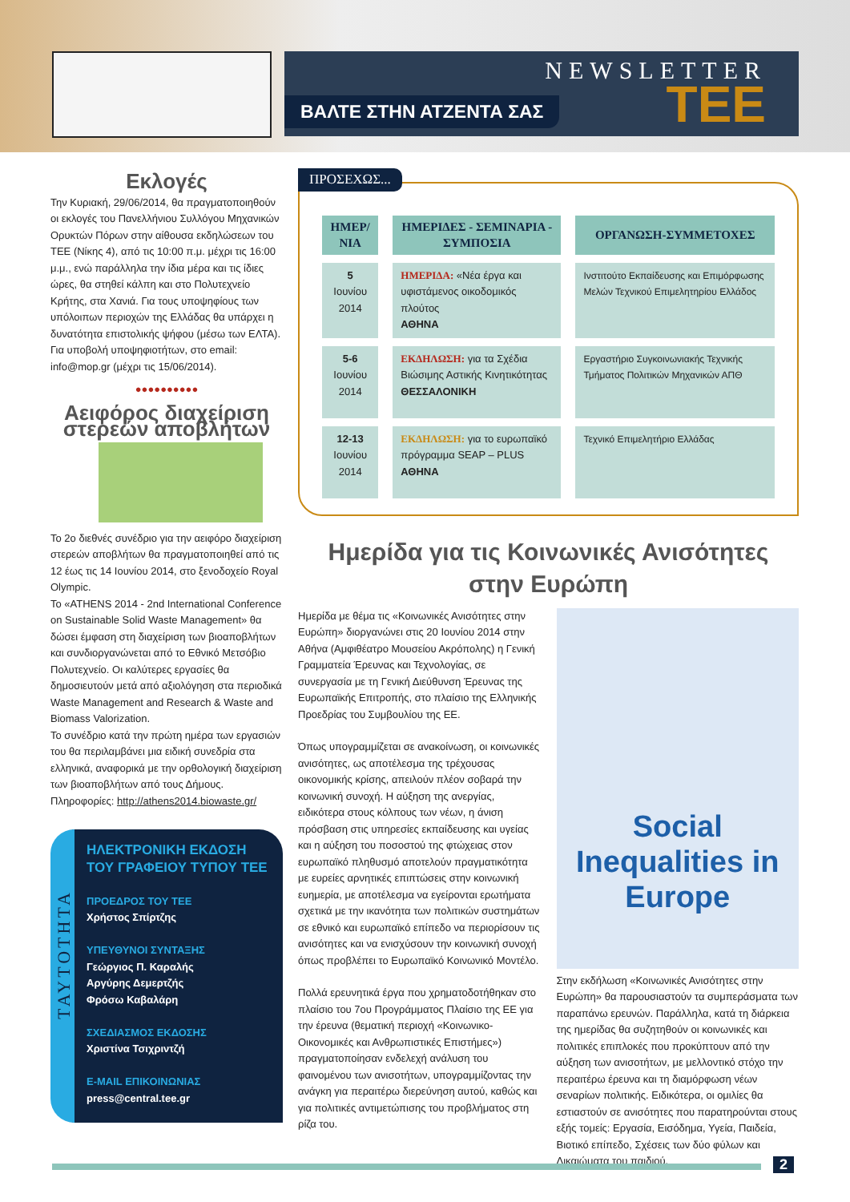NEWSLETTER
ΒΑΛΤΕ ΣΤΗΝ ΑΤΖΕΝΤΑ ΣΑΣ
ΤΕΕ
Εκλογές
Την Κυριακή, 29/06/2014, θα πραγματοποιηθούν οι εκλογές του Πανελλήνιου Συλλόγου Μηχανικών Ορυκτών Πόρων στην αίθουσα εκδηλώσεων του ΤΕΕ (Νίκης 4), από τις 10:00 π.μ. μέχρι τις 16:00 μ.μ., ενώ παράλληλα την ίδια μέρα και τις ίδιες ώρες, θα στηθεί κάλπη και στο Πολυτεχνείο Κρήτης, στα Χανιά. Για τους υποψηφίους των υπόλοιπων περιοχών της Ελλάδας θα υπάρχει η δυνατότητα επιστολικής ψήφου (μέσω των ΕΛΤΑ). Για υποβολή υποψηφιοτήτων, στο email: info@mop.gr (μέχρι τις 15/06/2014).
●●●●●●●●●●
Αειφόρος διαχείριση στερεών αποβλήτων
Το 2ο διεθνές συνέδριο για την αειφόρο διαχείριση στερεών αποβλήτων θα πραγματοποιηθεί από τις 12 έως τις 14 Ιουνίου 2014, στο ξενοδοχείο Royal Olympic.
Το «ATHENS 2014 - 2nd International Conference on Sustainable Solid Waste Management» θα δώσει έμφαση στη διαχείριση των βιοαποβλήτων και συνδιοργανώνεται από το Εθνικό Μετσόβιο Πολυτεχνείο. Οι καλύτερες εργασίες θα δημοσιευτούν μετά από αξιολόγηση στα περιοδικά Waste Management and Research & Waste and Biomass Valorization.
Το συνέδριο κατά την πρώτη ημέρα των εργασιών του θα περιλαμβάνει μια ειδική συνεδρία στα ελληνικά, αναφορικά με την ορθολογική διαχείριση των βιοαποβλήτων από τους Δήμους. Πληροφορίες: http://athens2014.biowaste.gr/
ΤΑΥΤΟΤΗΤΑ
ΗΛΕΚΤΡΟΝΙΚΗ ΕΚΔΟΣΗ ΤΟΥ ΓΡΑΦΕΙΟΥ ΤΥΠΟΥ ΤΕΕ
ΠΡΟΕΔΡΟΣ ΤΟΥ ΤΕΕ
Χρήστος Σπίρτζης
ΥΠΕΥΘΥΝΟΙ ΣΥΝΤΑΞΗΣ
Γεώργιος Π. Καραλής
Αργύρης Δεμερτζής
Φρόσω Καβαλάρη
ΣΧΕΔΙΑΣΜΟΣ ΕΚΔΟΣΗΣ
Χριστίνα Τσιχριντζή
E-MAIL ΕΠΙΚΟΙΝΩΝΙΑΣ
press@central.tee.gr
ΠΡΟΣΕΧΩΣ...
| ΗΜΕΡ/ΝΙΑ | ΗΜΕΡΙΔΕΣ - ΣΕΜΙΝΑΡΙΑ - ΣΥΜΠΟΣΙΑ | ΟΡΓΑΝΩΣΗ-ΣΥΜΜΕΤΟΧΕΣ |
| --- | --- | --- |
| 5 Ιουνίου 2014 | ΗΜΕΡΙΔΑ: «Νέα έργα και υφιστάμενος οικοδομικός πλούτος ΑΘΗΝΑ | Ινστιτούτο Εκπαίδευσης και Επιμόρφωσης Μελών Τεχνικού Επιμελητηρίου Ελλάδος |
| 5-6 Ιουνίου 2014 | ΕΚΔΗΛΩΣΗ: για τα Σχέδια Βιώσιμης Αστικής Κινητικότητας ΘΕΣΣΑΛΟΝΙΚΗ | Εργαστήριο Συγκοινωνιακής Τεχνικής Τμήματος Πολιτικών Μηχανικών ΑΠΘ |
| 12-13 Ιουνίου 2014 | ΕΚΔΗΛΩΣΗ: για το ευρωπαϊκό πρόγραμμα SEAP – PLUS ΑΘΗΝΑ | Τεχνικό Επιμελητήριο Ελλάδας |
Ημερίδα για τις Κοινωνικές Ανισότητες στην Ευρώπη
Ημερίδα με θέμα τις «Κοινωνικές Ανισότητες στην Ευρώπη» διοργανώνει στις 20 Ιουνίου 2014 στην Αθήνα (Αμφιθέατρο Μουσείου Ακρόπολης) η Γενική Γραμματεία Έρευνας και Τεχνολογίας, σε συνεργασία με τη Γενική Διεύθυνση Έρευνας της Ευρωπαϊκής Επιτροπής, στο πλαίσιο της Ελληνικής Προεδρίας του Συμβουλίου της ΕΕ.
Όπως υπογραμμίζεται σε ανακοίνωση, οι κοινωνικές ανισότητες, ως αποτέλεσμα της τρέχουσας οικονομικής κρίσης, απειλούν πλέον σοβαρά την κοινωνική συνοχή. Η αύξηση της ανεργίας, ειδικότερα στους κόλπους των νέων, η άνιση πρόσβαση στις υπηρεσίες εκπαίδευσης και υγείας και η αύξηση του ποσοστού της φτώχειας στον ευρωπαϊκό πληθυσμό αποτελούν πραγματικότητα με ευρείες αρνητικές επιπτώσεις στην κοινωνική ευημερία, με αποτέλεσμα να εγείρονται ερωτήματα σχετικά με την ικανότητα των πολιτικών συστημάτων σε εθνικό και ευρωπαϊκό επίπεδο να περιορίσουν τις ανισότητες και να ενισχύσουν την κοινωνική συνοχή όπως προβλέπει το Ευρωπαϊκό Κοινωνικό Μοντέλο.
Πολλά ερευνητικά έργα που χρηματοδοτήθηκαν στο πλαίσιο του 7ου Προγράμματος Πλαίσιο της ΕΕ για την έρευνα (θεματική περιοχή «Κοινωνικο-Οικονομικές και Ανθρωπιστικές Επιστήμες») πραγματοποίησαν ενδελεχή ανάλυση του φαινομένου των ανισοτήτων, υπογραμμίζοντας την ανάγκη για περαιτέρω διερεύνηση αυτού, καθώς και για πολιτικές αντιμετώπισης του προβλήματος στη ρίζα του.
Social Inequalities in Europe
Στην εκδήλωση «Κοινωνικές Ανισότητες στην Ευρώπη» θα παρουσιαστούν τα συμπεράσματα των παραπάνω ερευνών. Παράλληλα, κατά τη διάρκεια της ημερίδας θα συζητηθούν οι κοινωνικές και πολιτικές επιπλοκές που προκύπτουν από την αύξηση των ανισοτήτων, με μελλοντικό στόχο την περαιτέρω έρευνα και τη διαμόρφωση νέων σεναρίων πολιτικής. Ειδικότερα, οι ομιλίες θα εστιαστούν σε ανισότητες που παρατηρούνται στους εξής τομείς: Εργασία, Εισόδημα, Υγεία, Παιδεία, Βιοτικό επίπεδο, Σχέσεις των δύο φύλων και Δικαιώματα του παιδιού.
2